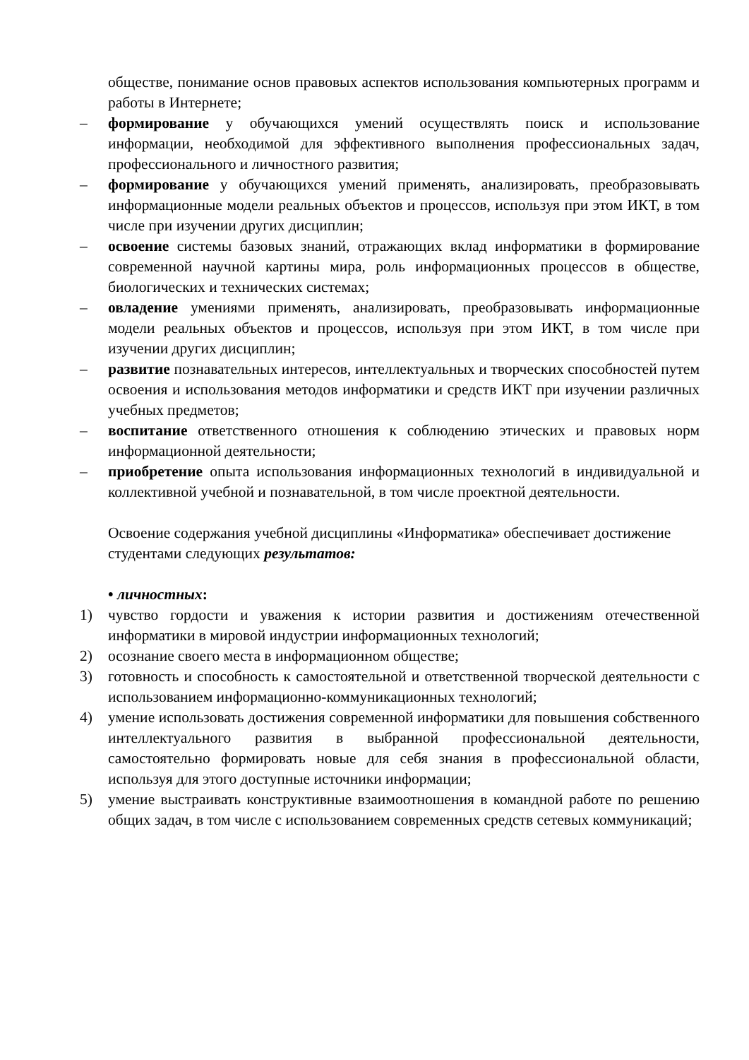обществе, понимание основ правовых аспектов использования компьютерных программ и работы в Интернете;
– формирование у обучающихся умений осуществлять поиск и использование информации, необходимой для эффективного выполнения профессиональных задач, профессионального и личностного развития;
– формирование у обучающихся умений применять, анализировать, преобразовывать информационные модели реальных объектов и процессов, используя при этом ИКТ, в том числе при изучении других дисциплин;
– освоение системы базовых знаний, отражающих вклад информатики в формирование современной научной картины мира, роль информационных процессов в обществе, биологических и технических системах;
– овладение умениями применять, анализировать, преобразовывать информационные модели реальных объектов и процессов, используя при этом ИКТ, в том числе при изучении других дисциплин;
– развитие познавательных интересов, интеллектуальных и творческих способностей путем освоения и использования методов информатики и средств ИКТ при изучении различных учебных предметов;
– воспитание ответственного отношения к соблюдению этических и правовых норм информационной деятельности;
– приобретение опыта использования информационных технологий в индивидуальной и коллективной учебной и познавательной, в том числе проектной деятельности.
Освоение содержания учебной дисциплины «Информатика» обеспечивает достижение студентами следующих результатов:
• личностных:
1) чувство гордости и уважения к истории развития и достижениям отечественной информатики в мировой индустрии информационных технологий;
2) осознание своего места в информационном обществе;
3) готовность и способность к самостоятельной и ответственной творческой деятельности с использованием информационно-коммуникационных технологий;
4) умение использовать достижения современной информатики для повышения собственного интеллектуального развития в выбранной профессиональной деятельности, самостоятельно формировать новые для себя знания в профессиональной области, используя для этого доступные источники информации;
5) умение выстраивать конструктивные взаимоотношения в командной работе по решению общих задач, в том числе с использованием современных средств сетевых коммуникаций;